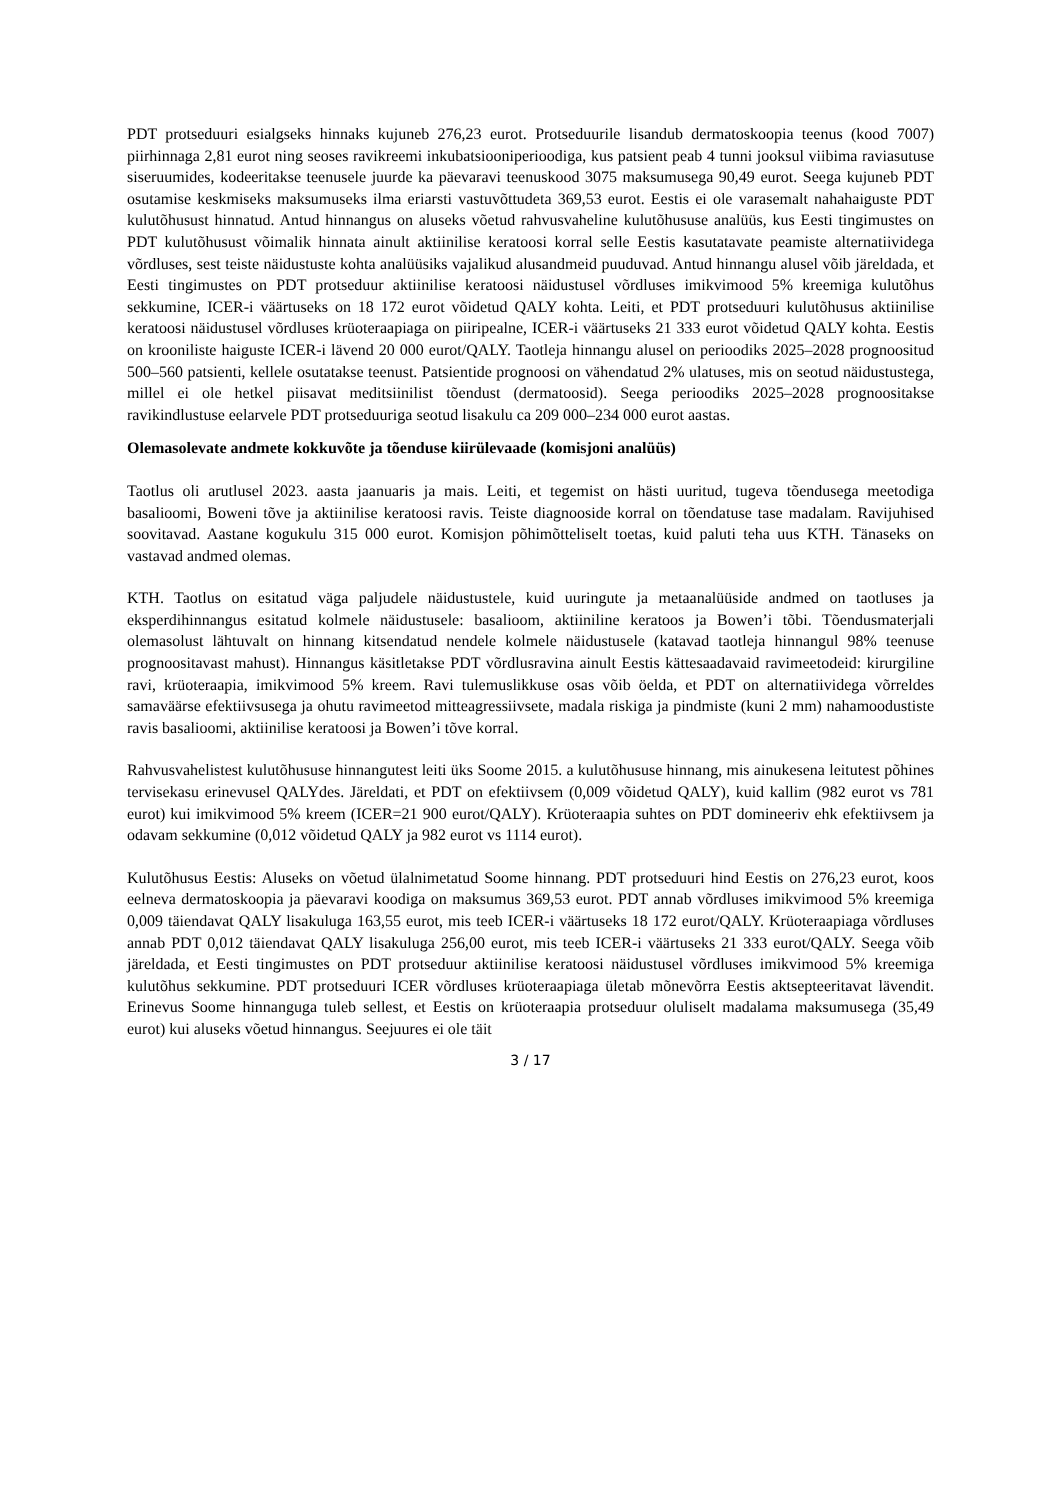PDT protseduuri esialgseks hinnaks kujuneb 276,23 eurot. Protseduurile lisandub dermatoskoopia teenus (kood 7007) piirhinnaga 2,81 eurot ning seoses ravikreemi inkubatsiooniperioodiga, kus patsient peab 4 tunni jooksul viibima raviasutuse siseruumides, kodeeritakse teenusele juurde ka päevaravi teenuskood 3075 maksumusega 90,49 eurot. Seega kujuneb PDT osutamise keskmiseks maksumuseks ilma eriarsti vastuvõttudeta 369,53 eurot. Eestis ei ole varasemalt nahahaiguste PDT kulutõhusust hinnatud. Antud hinnangus on aluseks võetud rahvusvaheline kulutõhususe analüüs, kus Eesti tingimustes on PDT kulutõhusust võimalik hinnata ainult aktiinilise keratoosi korral selle Eestis kasutatavate peamiste alternatiividega võrdluses, sest teiste näidustuste kohta analüüsiks vajalikud alusandmeid puuduvad. Antud hinnangu alusel võib järeldada, et Eesti tingimustes on PDT protseduur aktiinilise keratoosi näidustusel võrdluses imikvimood 5% kreemiga kulutõhus sekkumine, ICER-i väärtuseks on 18 172 eurot võidetud QALY kohta. Leiti, et PDT protseduuri kulutõhusus aktiinilise keratoosi näidustusel võrdluses krüoteraapiaga on piiripealne, ICER-i väärtuseks 21 333 eurot võidetud QALY kohta. Eestis on krooniliste haiguste ICER-i lävend 20 000 eurot/QALY. Taotleja hinnangu alusel on perioodiks 2025–2028 prognoositud 500–560 patsienti, kellele osutatakse teenust. Patsientide prognoosi on vähendatud 2% ulatuses, mis on seotud näidustustega, millel ei ole hetkel piisavat meditsiinilist tõendust (dermatoosid). Seega perioodiks 2025–2028 prognoositakse ravikindlustuse eelarvele PDT protseduuriga seotud lisakulu ca 209 000–234 000 eurot aastas.
Olemasolevate andmete kokkuvõte ja tõenduse kiirülevaade (komisjoni analüüs)
Taotlus oli arutlusel 2023. aasta jaanuaris ja mais. Leiti, et tegemist on hästi uuritud, tugeva tõendusega meetodiga basalioomi, Boweni tõve ja aktiinilise keratoosi ravis. Teiste diagnooside korral on tõendatuse tase madalam. Ravijuhised soovitavad. Aastane kogukulu 315 000 eurot. Komisjon põhimõtteliselt toetas, kuid paluti teha uus KTH. Tänaseks on vastavad andmed olemas.
KTH. Taotlus on esitatud väga paljudele näidustustele, kuid uuringute ja metaanalüüside andmed on taotluses ja eksperdihinnangus esitatud kolmele näidustusele: basalioom, aktiiniline keratoos ja Bowen’i tõbi. Tõendusmaterjali olemasolust lähtuvalt on hinnang kitsendatud nendele kolmele näidustusele (katavad taotleja hinnangul 98% teenuse prognoositavast mahust). Hinnangus käsitletakse PDT võrdlusravina ainult Eestis kättesaadavaid ravimeetodeid: kirurgiline ravi, krüoteraapia, imikvimood 5% kreem. Ravi tulemuslikkuse osas võib öelda, et PDT on alternatiividega võrreldes samaväärse efektiivsusega ja ohutu ravimeetod mitteagressiivsete, madala riskiga ja pindmiste (kuni 2 mm) nahamoodustiste ravis basalioomi, aktiinilise keratoosi ja Bowen’i tõve korral.
Rahvusvahelistest kulutõhususe hinnangutest leiti üks Soome 2015. a kulutõhususe hinnang, mis ainukesena leitutest põhines tervisekasu erinevusel QALYdes. Järeldati, et PDT on efektiivsem (0,009 võidetud QALY), kuid kallim (982 eurot vs 781 eurot) kui imikvimood 5% kreem (ICER=21 900 eurot/QALY). Krüoteraapia suhtes on PDT domineeriv ehk efektiivsem ja odavam sekkumine (0,012 võidetud QALY ja 982 eurot vs 1114 eurot).
Kulutõhusus Eestis: Aluseks on võetud ülalnimetatud Soome hinnang. PDT protseduuri hind Eestis on 276,23 eurot, koos eelneva dermatoskoopia ja päevaravi koodiga on maksumus 369,53 eurot. PDT annab võrdluses imikvimood 5% kreemiga 0,009 täiendavat QALY lisakuluga 163,55 eurot, mis teeb ICER-i väärtuseks 18 172 eurot/QALY. Krüoteraapiaga võrdluses annab PDT 0,012 täiendavat QALY lisakuluga 256,00 eurot, mis teeb ICER-i väärtuseks 21 333 eurot/QALY. Seega võib järeldada, et Eesti tingimustes on PDT protseduur aktiinilise keratoosi näidustusel võrdluses imikvimood 5% kreemiga kulutõhus sekkumine. PDT protseduuri ICER võrdluses krüoteraapiaga ületab mõnevõrra Eestis aktsepteeritavat lävendit. Erinevus Soome hinnanguga tuleb sellest, et Eestis on krüoteraapia protseduur oluliselt madalama maksumusega (35,49 eurot) kui aluseks võetud hinnangus. Seejuures ei ole täit
3 / 17